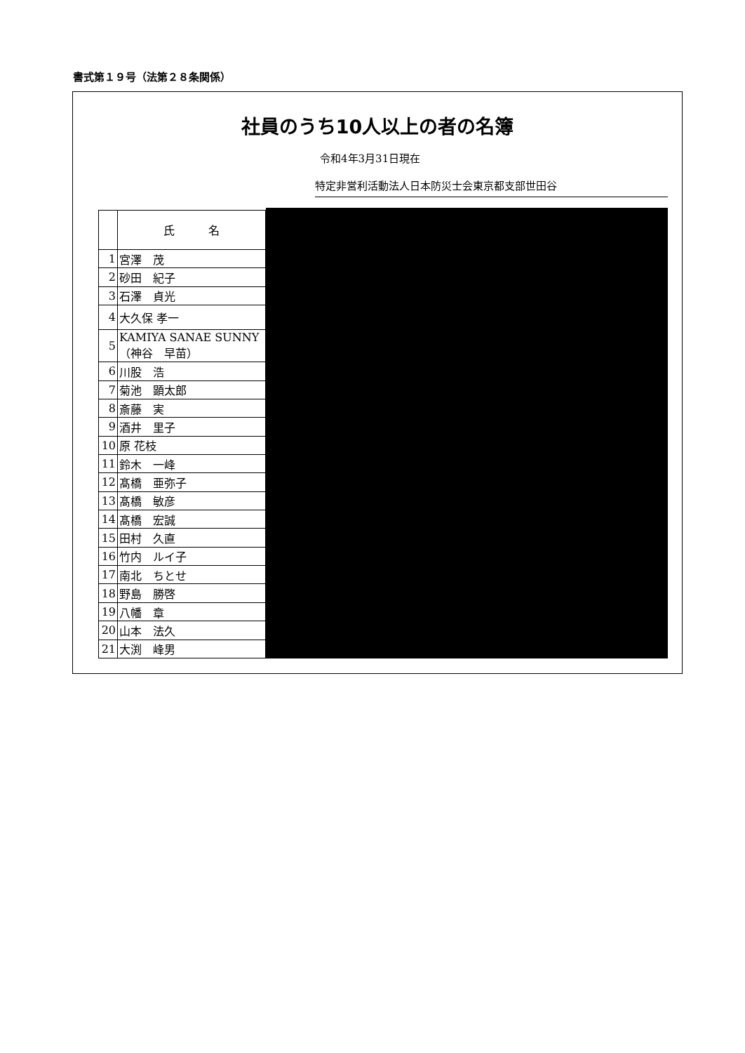書式第１９号（法第２８条関係）
社員のうち10人以上の者の名簿
令和4年3月31日現在
特定非営利活動法人日本防災士会東京都支部世田谷
| | 氏 名 |
| --- | --- |
| 1 | 宮澤 茂 |
| 2 | 砂田 紀子 |
| 3 | 石澤 貞光 |
| 4 | 大久保 孝一 |
| 5 | KAMIYA SANAE SUNNY （神谷 早苗） |
| 6 | 川股 浩 |
| 7 | 菊池 顕太郎 |
| 8 | 斎藤 実 |
| 9 | 酒井 里子 |
| 10 | 原 花枝 |
| 11 | 鈴木 一峰 |
| 12 | 髙橋 亜弥子 |
| 13 | 髙橋 敏彦 |
| 14 | 髙橋 宏誠 |
| 15 | 田村 久直 |
| 16 | 竹内 ルイ子 |
| 17 | 南北 ちとせ |
| 18 | 野島 勝啓 |
| 19 | 八幡 章 |
| 20 | 山本 法久 |
| 21 | 大渕 峰男 |